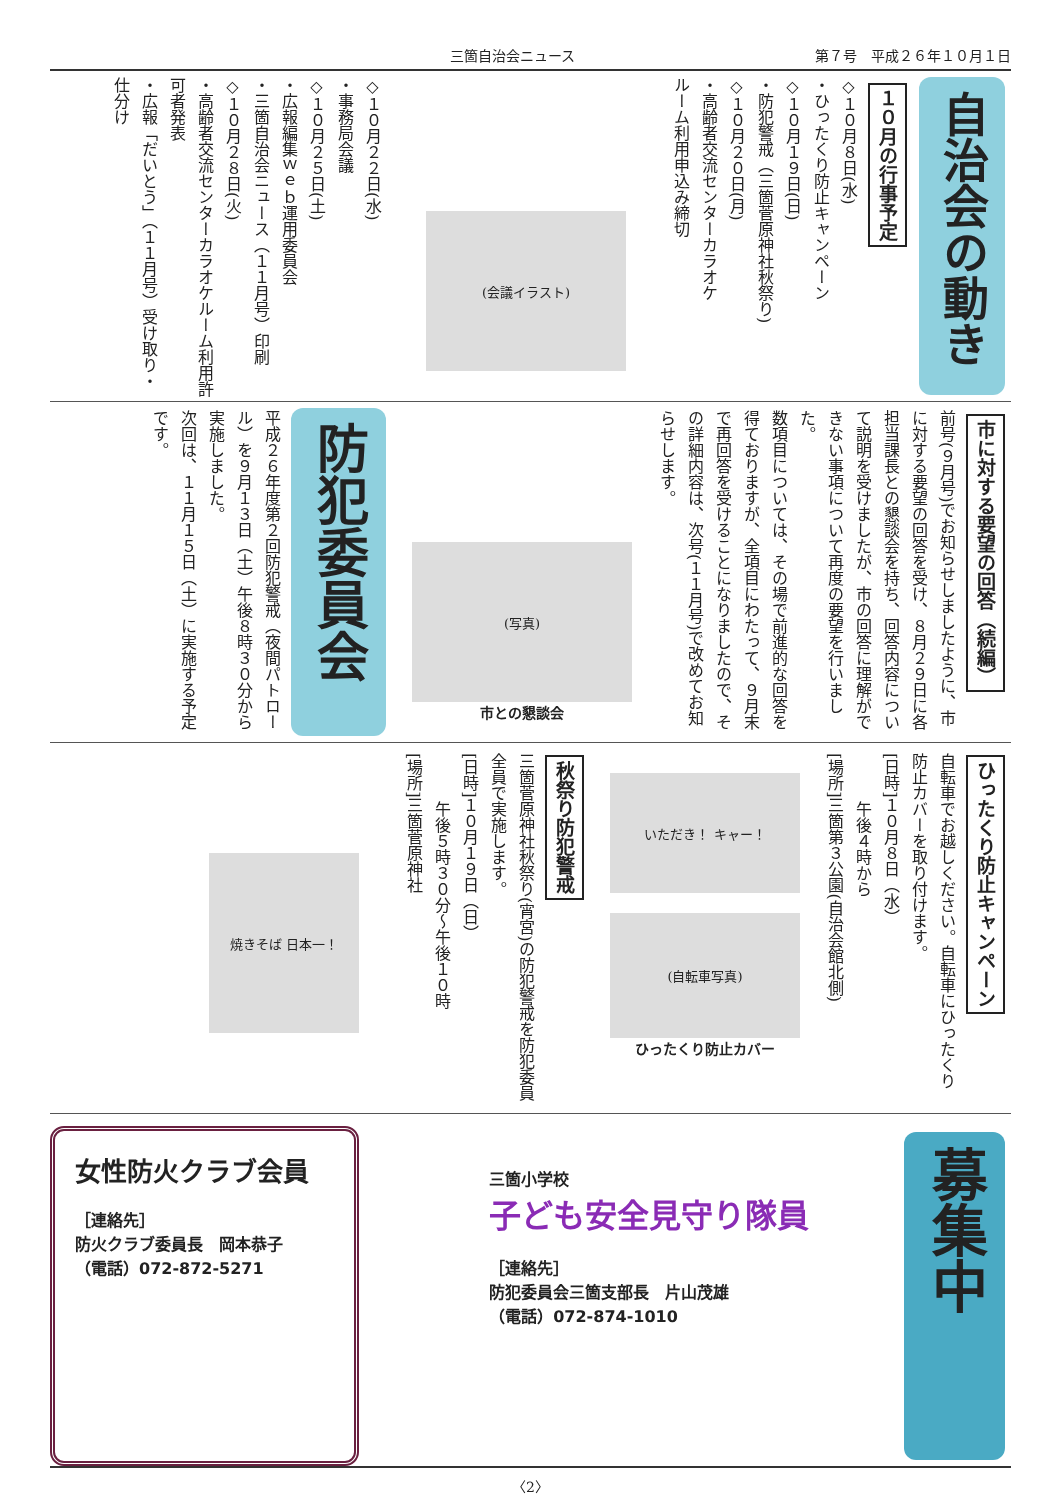三箇自治会ニュース 第７号　平成２６年１０月１日
自治会の動き
１０月の行事予定
◇１０月８日(水)
・ひったくり防止キャンペーン
◇１０月１９日(日)
・防犯警戒（三箇菅原神社秋祭り)
◇１０月２０日(月)
・高齢者交流センターカラオケ
ルーム利用申込み締切
(会議イラスト)
◇１０月２２日(水)
・事務局会議
◇１０月２５日(土)
・広報編集ｗｅｂ運用委員会
・三箇自治会ニュース（１１月号）印刷
◇１０月２８日(火)
・高齢者交流センターカラオケルーム利用許可者発表
・広報「だいとう」（１１月号）受け取り・仕分け
市に対する要望の回答（続編）
前号(９月号)でお知らせしましたように、市に対する要望の回答を受け、８月２９日に各担当課長との懇談会を持ち、回答内容について説明を受けましたが、市の回答に理解ができない事項について再度の要望を行いました。
数項目については、その場で前進的な回答を得ておりますが、全項目にわたって、９月末で再回答を受けることになりましたので、その詳細内容は、次号(１１月号)で改めてお知らせします。
(写真)
市との懇談会
防犯委員会
平成２６年度第２回防犯警戒（夜間パトロール）を９月１３日（土）午後８時３０分から実施しました。
次回は、１１月１５日（土）に実施する予定です。
ひったくり防止キャンペーン
自転車でお越しください。自転車にひったくり防止カバーを取り付けます。
[日時]１０月８日（水）
　　　午後４時から
[場所]三箇第３公園(自治会館北側)
いただき！ キャー！
(自転車写真)
ひったくり防止カバー
秋祭り防犯警戒
三箇菅原神社秋祭り(宵宮)の防犯警戒を防犯委員全員で実施します。
[日時]１０月１９日（日）
　　　午後５時３０分～午後１０時
[場所]三箇菅原神社
焼きそば 日本一！
募集中
三箇小学校
子ども安全見守り隊員
［連絡先］
防犯委員会三箇支部長　片山茂雄
（電話）072-874-1010
女性防火クラブ会員
［連絡先］
防火クラブ委員長　岡本恭子
（電話）072-872-5271
〈2〉